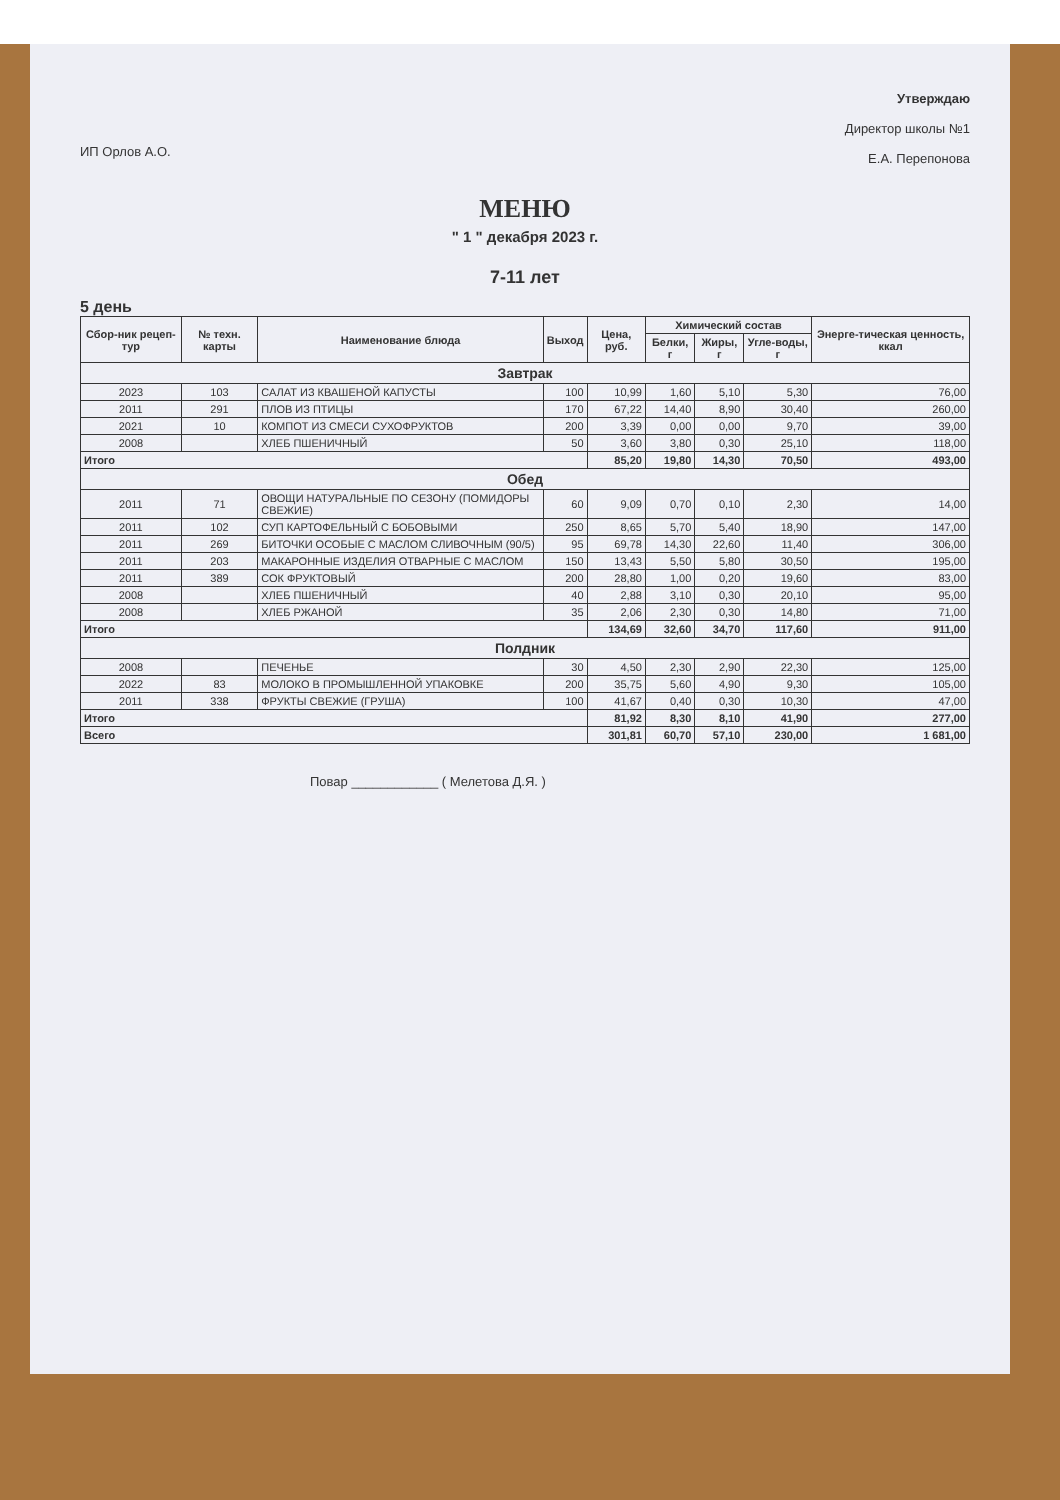ИП Орлов А.О.
Утверждаю
Директор школы №1
Е.А. Перепонова
МЕНЮ
" 1 " декабря 2023 г.
7-11 лет
5 день
| Сбор-ник рецеп-тур | № техн. карты | Наименование блюда | Выход | Цена, руб. | Химический состав | | | Энерге-тическая ценность, ккал |
| --- | --- | --- | --- | --- | --- | --- | --- | --- |
| | | | | | Белки, г | Жиры, г | Угле-воды, г | |
| Завтрак | | | | | | | | |
| 2023 | 103 | САЛАТ ИЗ КВАШЕНОЙ КАПУСТЫ | 100 | 10,99 | 1,60 | 5,10 | 5,30 | 76,00 |
| 2011 | 291 | ПЛОВ ИЗ ПТИЦЫ | 170 | 67,22 | 14,40 | 8,90 | 30,40 | 260,00 |
| 2021 | 10 | КОМПОТ ИЗ СМЕСИ СУХОФРУКТОВ | 200 | 3,39 | 0,00 | 0,00 | 9,70 | 39,00 |
| 2008 | | ХЛЕБ ПШЕНИЧНЫЙ | 50 | 3,60 | 3,80 | 0,30 | 25,10 | 118,00 |
| Итого | | | | 85,20 | 19,80 | 14,30 | 70,50 | 493,00 |
| Обед | | | | | | | | |
| 2011 | 71 | ОВОЩИ НАТУРАЛЬНЫЕ ПО СЕЗОНУ (ПОМИДОРЫ СВЕЖИЕ) | 60 | 9,09 | 0,70 | 0,10 | 2,30 | 14,00 |
| 2011 | 102 | СУП КАРТОФЕЛЬНЫЙ С БОБОВЫМИ | 250 | 8,65 | 5,70 | 5,40 | 18,90 | 147,00 |
| 2011 | 269 | БИТОЧКИ ОСОБЫЕ С МАСЛОМ СЛИВОЧНЫМ (90/5) | 95 | 69,78 | 14,30 | 22,60 | 11,40 | 306,00 |
| 2011 | 203 | МАКАРОННЫЕ ИЗДЕЛИЯ ОТВАРНЫЕ С МАСЛОМ | 150 | 13,43 | 5,50 | 5,80 | 30,50 | 195,00 |
| 2011 | 389 | СОК ФРУКТОВЫЙ | 200 | 28,80 | 1,00 | 0,20 | 19,60 | 83,00 |
| 2008 | | ХЛЕБ ПШЕНИЧНЫЙ | 40 | 2,88 | 3,10 | 0,30 | 20,10 | 95,00 |
| 2008 | | ХЛЕБ РЖАНОЙ | 35 | 2,06 | 2,30 | 0,30 | 14,80 | 71,00 |
| Итого | | | | 134,69 | 32,60 | 34,70 | 117,60 | 911,00 |
| Полдник | | | | | | | | |
| 2008 | | ПЕЧЕНЬЕ | 30 | 4,50 | 2,30 | 2,90 | 22,30 | 125,00 |
| 2022 | 83 | МОЛОКО В ПРОМЫШЛЕННОЙ УПАКОВКЕ | 200 | 35,75 | 5,60 | 4,90 | 9,30 | 105,00 |
| 2011 | 338 | ФРУКТЫ СВЕЖИЕ (ГРУША) | 100 | 41,67 | 0,40 | 0,30 | 10,30 | 47,00 |
| Итого | | | | 81,92 | 8,30 | 8,10 | 41,90 | 277,00 |
| Всего | | | | 301,81 | 60,70 | 57,10 | 230,00 | 1 681,00 |
Повар ____________ ( Мелетова Д.Я. )